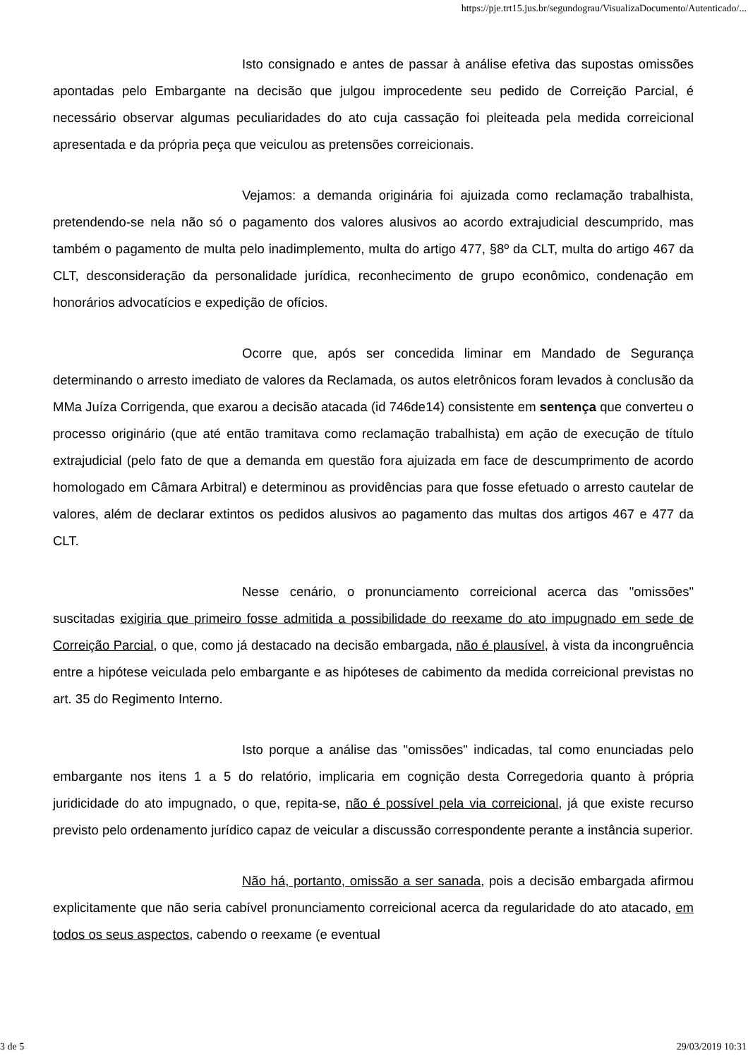https://pje.trt15.jus.br/segundograu/VisualizaDocumento/Autenticado/...
Isto consignado e antes de passar à análise efetiva das supostas omissões apontadas pelo Embargante na decisão que julgou improcedente seu pedido de Correição Parcial, é necessário observar algumas peculiaridades do ato cuja cassação foi pleiteada pela medida correicional apresentada e da própria peça que veiculou as pretensões correicionais.
Vejamos: a demanda originária foi ajuizada como reclamação trabalhista, pretendendo-se nela não só o pagamento dos valores alusivos ao acordo extrajudicial descumprido, mas também o pagamento de multa pelo inadimplemento, multa do artigo 477, §8º da CLT, multa do artigo 467 da CLT, desconsideração da personalidade jurídica, reconhecimento de grupo econômico, condenação em honorários advocatícios e expedição de ofícios.
Ocorre que, após ser concedida liminar em Mandado de Segurança determinando o arresto imediato de valores da Reclamada, os autos eletrônicos foram levados à conclusão da MMa Juíza Corrigenda, que exarou a decisão atacada (id 746de14) consistente em sentença que converteu o processo originário (que até então tramitava como reclamação trabalhista) em ação de execução de título extrajudicial (pelo fato de que a demanda em questão fora ajuizada em face de descumprimento de acordo homologado em Câmara Arbitral) e determinou as providências para que fosse efetuado o arresto cautelar de valores, além de declarar extintos os pedidos alusivos ao pagamento das multas dos artigos 467 e 477 da CLT.
Nesse cenário, o pronunciamento correicional acerca das "omissões" suscitadas exigiria que primeiro fosse admitida a possibilidade do reexame do ato impugnado em sede de Correição Parcial, o que, como já destacado na decisão embargada, não é plausível, à vista da incongruência entre a hipótese veiculada pelo embargante e as hipóteses de cabimento da medida correicional previstas no art. 35 do Regimento Interno.
Isto porque a análise das "omissões" indicadas, tal como enunciadas pelo embargante nos itens 1 a 5 do relatório, implicaria em cognição desta Corregedoria quanto à própria juridicidade do ato impugnado, o que, repita-se, não é possível pela via correicional, já que existe recurso previsto pelo ordenamento jurídico capaz de veicular a discussão correspondente perante a instância superior.
Não há, portanto, omissão a ser sanada, pois a decisão embargada afirmou explicitamente que não seria cabível pronunciamento correicional acerca da regularidade do ato atacado, em todos os seus aspectos, cabendo o reexame (e eventual
3 de 5 29/03/2019 10:31